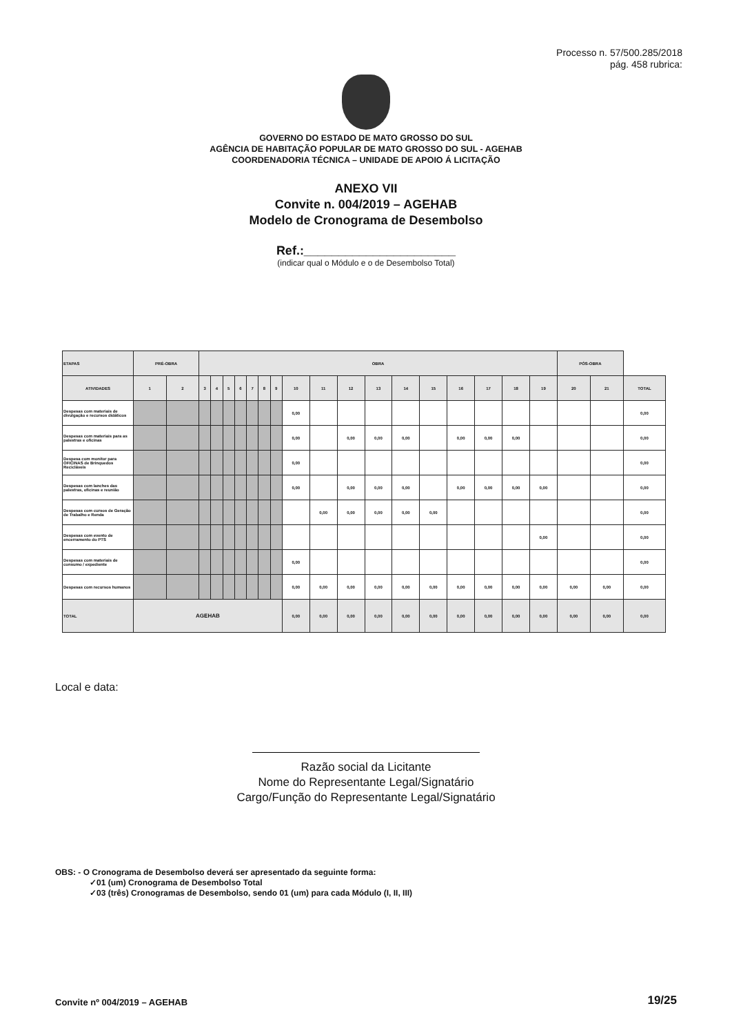Processo n. 57/500.285/2018
pág. 458 rubrica:
GOVERNO DO ESTADO DE MATO GROSSO DO SUL
AGÊNCIA DE HABITAÇÃO POPULAR DE MATO GROSSO DO SUL - AGEHAB
COORDENADORIA TÉCNICA – UNIDADE DE APOIO Á LICITAÇÃO
ANEXO VII
Convite n. 004/2019 – AGEHAB
Modelo de Cronograma de Desembolso
Ref.:______________________
(indicar qual o Módulo e o de Desembolso Total)
| ETAPAS | PRÉ-OBRA | | OBRA | | | | | | | | | | | | | | | | | PÓS-OBRA | | |
| --- | --- | --- | --- | --- | --- | --- | --- | --- | --- | --- | --- | --- | --- | --- | --- | --- | --- | --- | --- | --- | --- | --- |
| ATIVIDADES | 1 | 2 | 3 | 4 | 5 | 6 | 7 | 8 | 9 | 10 | 11 | 12 | 13 | 14 | 15 | 16 | 17 | 18 | 19 | 20 | 21 | TOTAL |
| Despesas com materiais de divulgação e recursos didáticos | | | | | | | | | | 0,00 | | | | | | | | | | | | 0,00 |
| Despesas com materiais para as palestras e oficinas | | | | | | | | | | 0,00 | | 0,00 | 0,00 | 0,00 | | 0,00 | 0,00 | 0,00 | | | | 0,00 |
| Despesa com monitor para OFICINAS de Brinquedos Recicláveis | | | | | | | | | | 0,00 | | | | | | | | | | | | 0,00 |
| Despesas com lanches das palestras, oficinas e reunião | | | | | | | | | | 0,00 | | 0,00 | 0,00 | 0,00 | | 0,00 | 0,00 | 0,00 | 0,00 | | | 0,00 |
| Despesas com cursos de Geração de Trabalho e Renda | | | | | | | | | | | 0,00 | 0,00 | 0,00 | 0,00 | 0,00 | | | | | | | 0,00 |
| Despesas com evento de encerramento do PTS | | | | | | | | | | | | | | | | | | | 0,00 | | | 0,00 |
| Despesas com materiais de consumo / expediente | | | | | | | | | | 0,00 | | | | | | | | | | | | 0,00 |
| Despesas com recursos humanos | | | | | | | | | | 0,00 | 0,00 | 0,00 | 0,00 | 0,00 | 0,00 | 0,00 | 0,00 | 0,00 | 0,00 | 0,00 | 0,00 | 0,00 |
| TOTAL | AGEHAB | | | | | | | | | 0,00 | 0,00 | 0,00 | 0,00 | 0,00 | 0,00 | 0,00 | 0,00 | 0,00 | 0,00 | 0,00 | 0,00 | 0,00 |
Local e data:
Razão social da Licitante
Nome do Representante Legal/Signatário
Cargo/Função do Representante Legal/Signatário
OBS: - O Cronograma de Desembolso deverá ser apresentado da seguinte forma:
✓01 (um) Cronograma de Desembolso Total
✓03 (três) Cronogramas de Desembolso, sendo 01 (um) para cada Módulo (I, II, III)
Convite nº 004/2019 – AGEHAB 19/25